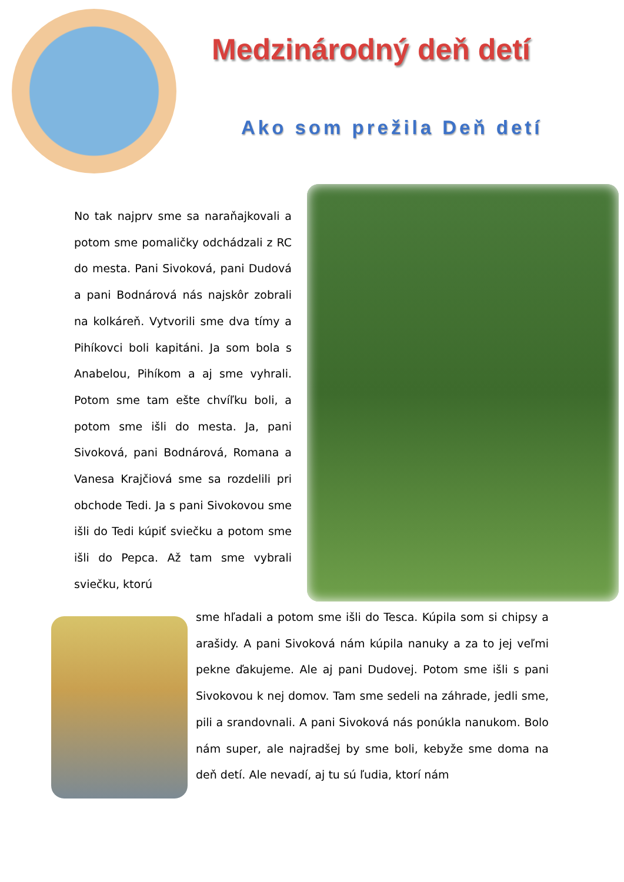Medzinárodný deň detí
Ako som prežila Deň detí
No tak najprv sme sa naraňajkovali a potom sme pomaličky odchádzali z RC do mesta. Pani Sivoková, pani Dudová a pani Bodnárová nás najskôr zobrali na kolkáreň. Vytvorili sme dva tímy a Pihíkovci boli kapitáni. Ja som bola s Anabelou, Pihíkom a aj sme vyhrali. Potom sme tam ešte chvíľku boli, a potom sme išli do mesta. Ja, pani Sivoková, pani Bodnárová, Romana a Vanesa Krajčiová sme sa rozdelili pri obchode Tedi. Ja s pani Sivokovou sme išli do Tedi kúpiť sviečku a potom sme išli do Pepca. Až tam sme vybrali sviečku, ktorú
sme hľadali a potom sme išli do Tesca. Kúpila som si chipsy a arašidy. A pani Sivoková nám kúpila nanuky a za to jej veľmi pekne ďakujeme. Ale aj pani Dudovej. Potom sme išli s pani Sivokovou k nej domov. Tam sme sedeli na záhrade, jedli sme, pili a srandovnali. A pani Sivoková nás ponúkla nanukom. Bolo nám super, ale najradšej by sme boli, kebyže sme doma na deň detí. Ale nevadí, aj tu sú ľudia, ktorí nám